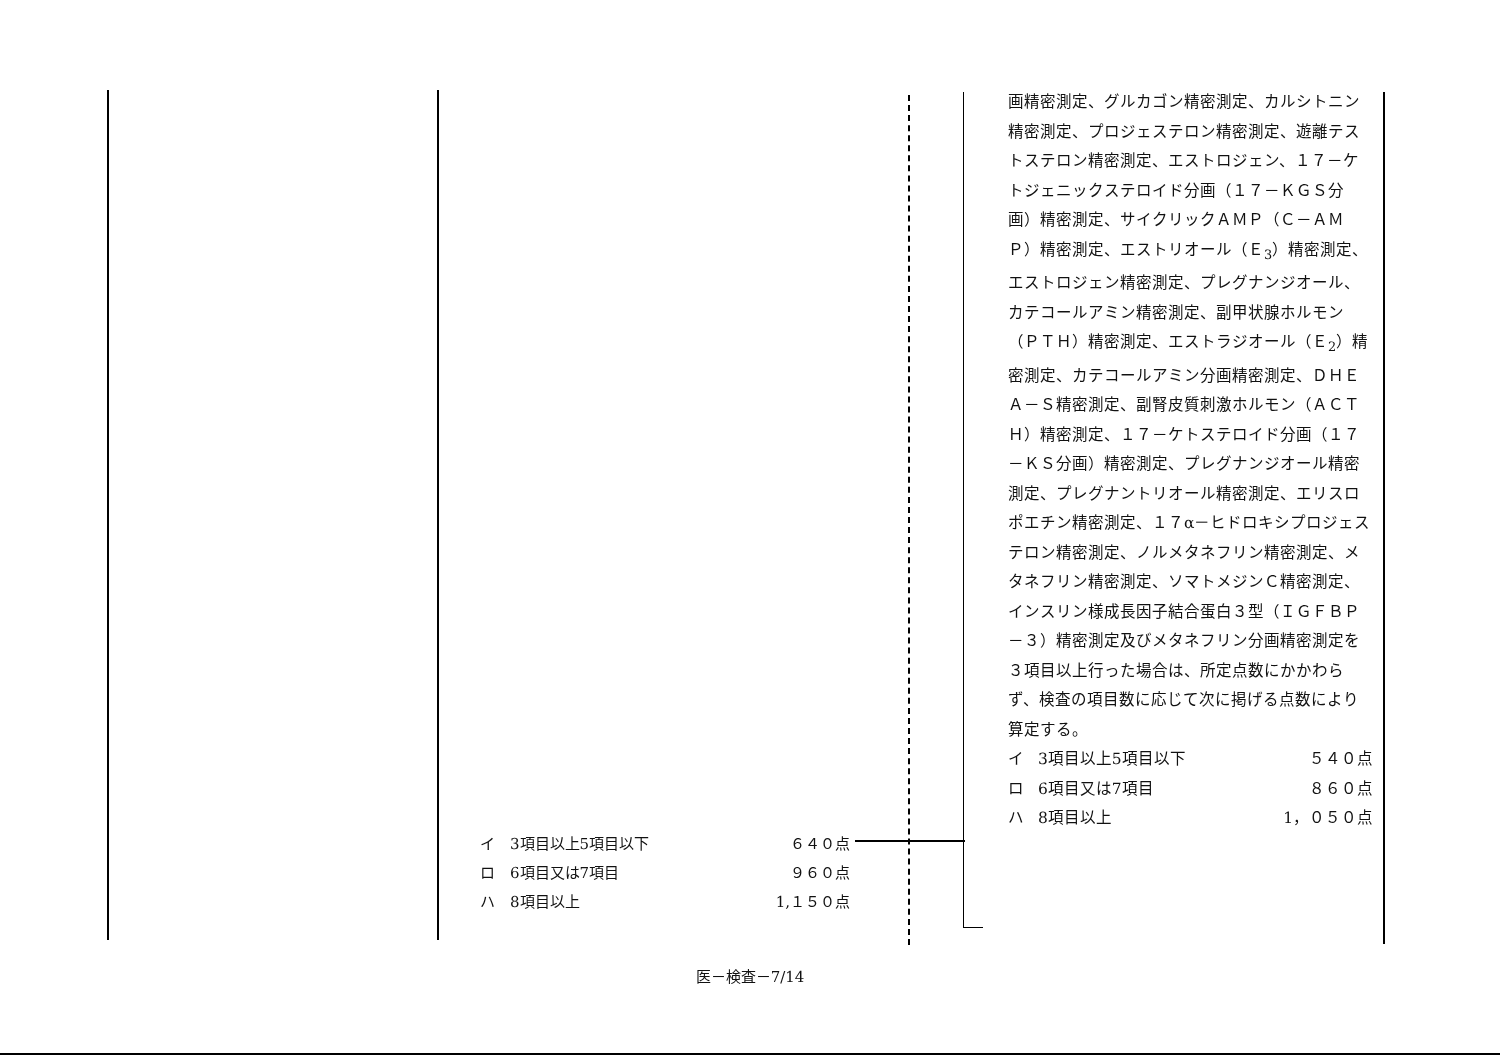イ 3項目以上5項目以下 ６４０点
ロ 6項目又は7項目 ９６０点
ハ 8項目以上 1,１５０点
画精密測定、グルカゴン精密測定、カルシトニン精密測定、プロジェステロン精密測定、遊離テストステロン精密測定、エストロジェン、１７－ケトジェニックステロイド分画（１７－ＫＧＳ分画）精密測定、サイクリックＡＭＰ（Ｃ－ＡＭＰ）精密測定、エストリオール（Ｅ<sub>3</sub>）精密測定、エストロジェン精密測定、プレグナンジオール、カテコールアミン精密測定、副甲状腺ホルモン（ＰＴＨ）精密測定、エストラジオール（Ｅ<sub>2</sub>）精密測定、カテコールアミン分画精密測定、ＤＨＥＡ－Ｓ精密測定、副腎皮質刺激ホルモン（ＡＣＴＨ）精密測定、１７－ケトステロイド分画（１７－ＫＳ分画）精密測定、プレグナンジオール精密測定、プレグナントリオール精密測定、エリスロポエチン精密測定、１７α－ヒドロキシプロジェステロン精密測定、ノルメタネフリン精密測定、メタネフリン精密測定、ソマトメジンＣ精密測定、インスリン様成長因子結合蛋白３型（ＩＧＦＢＰ－３）精密測定及びメタネフリン分画精密測定を３項目以上行った場合は、所定点数にかかわらず、検査の項目数に応じて次に掲げる点数により算定する。
イ 3項目以上5項目以下 ５４０点
ロ 6項目又は7項目 ８６０点
ハ 8項目以上 1，０５０点
医－検査－7/14